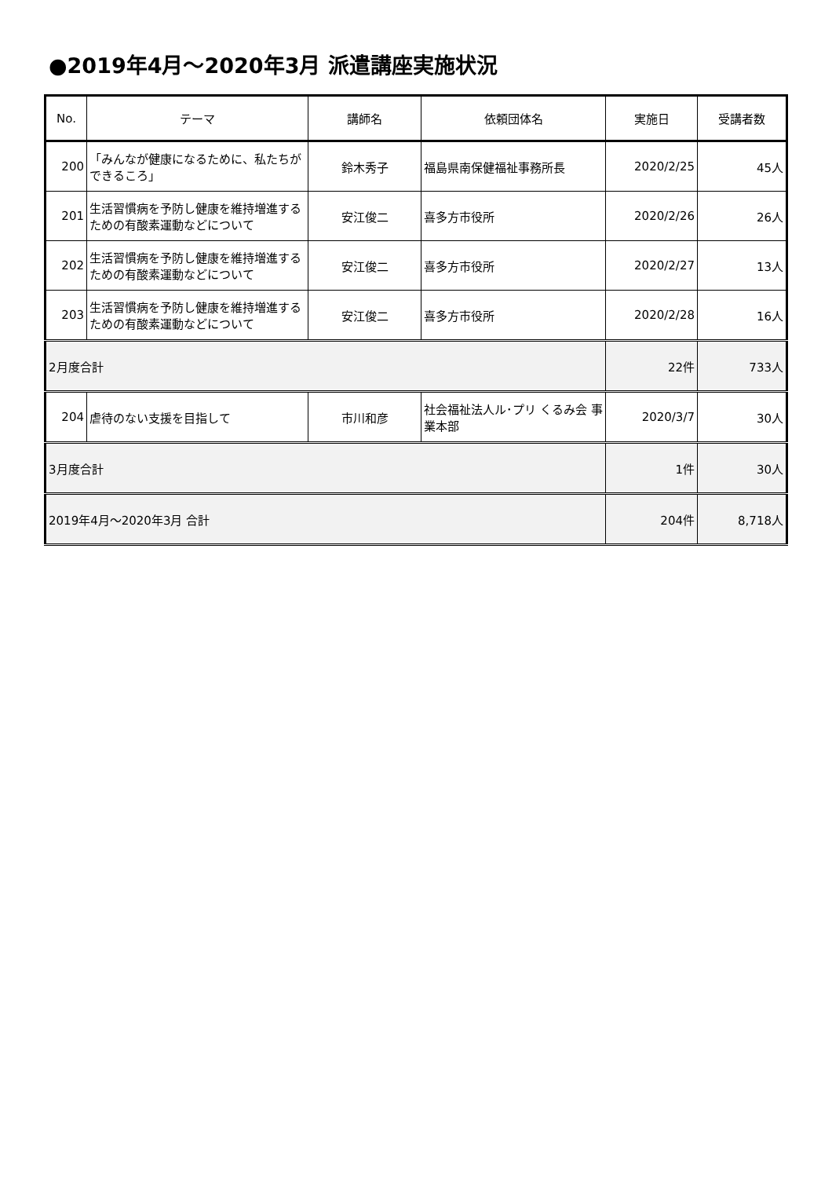●2019年4月～2020年3月 派遣講座実施状況
| No. | テーマ | 講師名 | 依頼団体名 | 実施日 | 受講者数 |
| --- | --- | --- | --- | --- | --- |
| 200 | 「みんなが健康になるために、私たちができるころ」 | 鈴木秀子 | 福島県南保健福祉事務所長 | 2020/2/25 | 45人 |
| 201 | 生活習慣病を予防し健康を維持増進するための有酸素運動などについて | 安江俊二 | 喜多方市役所 | 2020/2/26 | 26人 |
| 202 | 生活習慣病を予防し健康を維持増進するための有酸素運動などについて | 安江俊二 | 喜多方市役所 | 2020/2/27 | 13人 |
| 203 | 生活習慣病を予防し健康を維持増進するための有酸素運動などについて | 安江俊二 | 喜多方市役所 | 2020/2/28 | 16人 |
| 2月度合計 | | | | 22件 | 733人 |
| 204 | 虐待のない支援を目指して | 市川和彦 | 社会福祉法人ル･プリ くるみ会 事業本部 | 2020/3/7 | 30人 |
| 3月度合計 | | | | 1件 | 30人 |
| 2019年4月～2020年3月 合計 | | | | 204件 | 8,718人 |